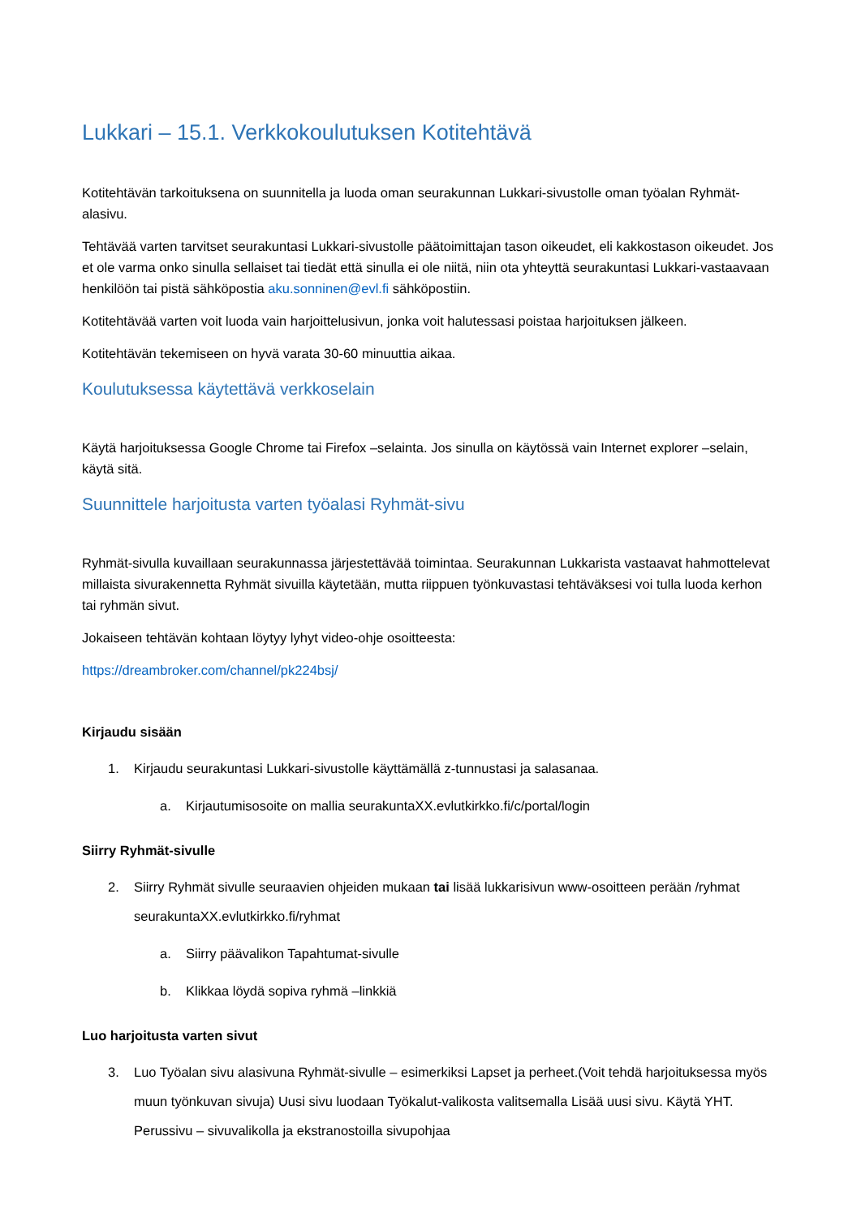Lukkari – 15.1. Verkkokoulutuksen Kotitehtävä
Kotitehtävän tarkoituksena on suunnitella ja luoda oman seurakunnan Lukkari-sivustolle oman työalan Ryhmät-alasivu.
Tehtävää varten tarvitset seurakuntasi Lukkari-sivustolle päätoimittajan tason oikeudet, eli kakkostason oikeudet. Jos et ole varma onko sinulla sellaiset tai tiedät että sinulla ei ole niitä, niin ota yhteyttä seurakuntasi Lukkari-vastaavaan henkilöön tai pistä sähköpostia aku.sonninen@evl.fi sähköpostiin.
Kotitehtävää varten voit luoda vain harjoittelusivun, jonka voit halutessasi poistaa harjoituksen jälkeen.
Kotitehtävän tekemiseen on hyvä varata 30-60 minuuttia aikaa.
Koulutuksessa käytettävä verkkoselain
Käytä harjoituksessa Google Chrome tai Firefox –selainta. Jos sinulla on käytössä vain Internet explorer –selain, käytä sitä.
Suunnittele harjoitusta varten työalasi Ryhmät-sivu
Ryhmät-sivulla kuvaillaan seurakunnassa järjestettävää toimintaa. Seurakunnan Lukkarista vastaavat hahmottelevat millaista sivurakennetta Ryhmät sivuilla käytetään, mutta riippuen työnkuvastasi tehtäväksesi voi tulla luoda kerhon tai ryhmän sivut.
Jokaiseen tehtävän kohtaan löytyy lyhyt video-ohje osoitteesta:
https://dreambroker.com/channel/pk224bsj/
Kirjaudu sisään
1. Kirjaudu seurakuntasi Lukkari-sivustolle käyttämällä z-tunnustasi ja salasanaa.
a. Kirjautumisosoite on mallia seurakuntaXX.evlutkirkko.fi/c/portal/login
Siirry Ryhmät-sivulle
2. Siirry Ryhmät sivulle seuraavien ohjeiden mukaan tai lisää lukkarisivun www-osoitteen perään /ryhmat seurakuntaXX.evlutkirkko.fi/ryhmat
a. Siirry päävalikon Tapahtumat-sivulle
b. Klikkaa löydä sopiva ryhmä –linkkiä
Luo harjoitusta varten sivut
3. Luo Työalan sivu alasivuna Ryhmät-sivulle – esimerkiksi Lapset ja perheet.(Voit tehdä harjoituksessa myös muun työnkuvan sivuja) Uusi sivu luodaan Työkalut-valikosta valitsemalla Lisää uusi sivu. Käytä YHT. Perussivu – sivuvalikolla ja ekstranostoilla sivupohjaa